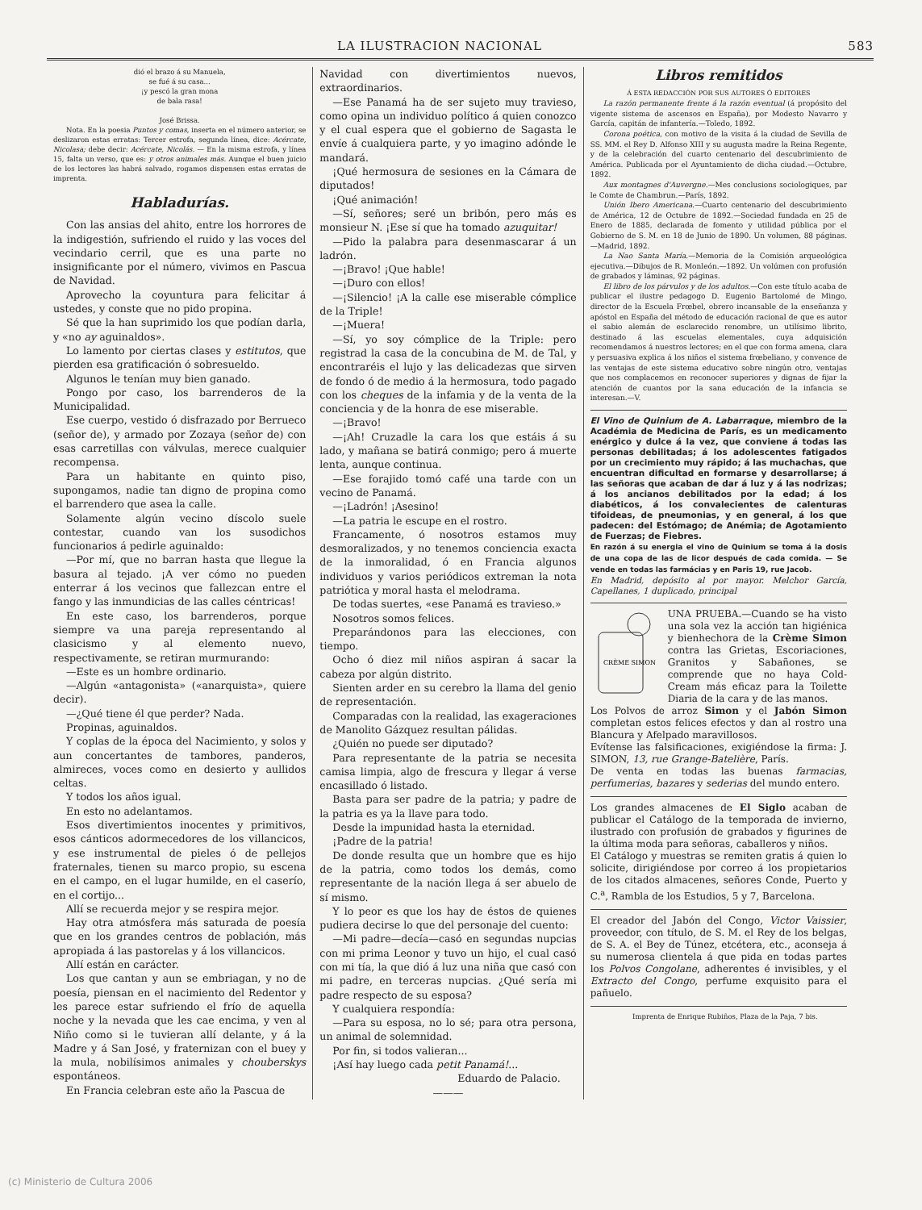LA ILUSTRACION NACIONAL 583
dió el brazo á su Manuela,
se fué á su casa...
¡y pescó la gran mona
de bala rasa!
José Brissa.
Nota. En la poesia Puntos y comas, inserta en el número anterior, se deslizaron estas erratas: Tercer estrofa, segunda línea, dice: Acércate, Nicolasa; debe decir: Acércate, Nicolás. — En la misma estrofa, y línea 15, falta un verso, que es: y otros animales más. Aunque el buen juicio de los lectores las habrá salvado, rogamos dispensen estas erratas de imprenta.
Habladurías.
Con las ansias del ahito, entre los horrores de la indigestión, sufriendo el ruido y las voces del vecindario cerril, que es una parte no insignificante por el número, vivimos en Pascua de Navidad.
Aprovecho la coyuntura para felicitar á ustedes, y conste que no pido propina.
Sé que la han suprimido los que podían darla, y «no ay aguinaldos».
Lo lamento por ciertas clases y estitutos, que pierden esa gratificación ó sobresueldo.
Algunos le tenían muy bien ganado.
Pongo por caso, los barrenderos de la Municipalidad.
Ese cuerpo, vestido ó disfrazado por Berrueco (señor de), y armado por Zozaya (señor de) con esas carretillas con válvulas, merece cualquier recompensa.
Para un habitante en quinto piso, supongamos, nadie tan digno de propina como el barrendero que asea la calle.
Solamente algún vecino díscolo suele contestar, cuando van los susodichos funcionarios á pedirle aguinaldo:
—Por mí, que no barran hasta que llegue la basura al tejado. ¡A ver cómo no pueden enterrar á los vecinos que fallezcan entre el fango y las inmundicias de las calles céntricas!
En este caso, los barrenderos, porque siempre va una pareja representando al clasicismo y al elemento nuevo, respectivamente, se retiran murmurando:
—Este es un hombre ordinario.
—Algún «antagonista» («anarquista», quiere decir).
—¿Qué tiene él que perder? Nada.
Propinas, aguinaldos.
Y coplas de la época del Nacimiento, y solos y aun concertantes de tambores, panderos, almireces, voces como en desierto y aullidos celtas.
Y todos los años igual.
En esto no adelantamos.
Esos divertimientos inocentes y primitivos, esos cánticos adormecedores de los villancicos, y ese instrumental de pieles ó de pellejos fraternales, tienen su marco propio, su escena en el campo, en el lugar humilde, en el caserío, en el cortijo...
Allí se recuerda mejor y se respira mejor.
Hay otra atmósfera más saturada de poesía que en los grandes centros de población, más apropiada á las pastorelas y á los villancicos.
Allí están en carácter.
Los que cantan y aun se embriagan, y no de poesía, piensan en el nacimiento del Redentor y les parece estar sufriendo el frío de aquella noche y la nevada que les cae encima, y ven al Niño como si le tuvieran allí delante, y á la Madre y á San José, y fraternizan con el buey y la mula, nobilísimos animales y chouberskys espontáneos.
En Francia celebran este año la Pascua de
Navidad con divertimientos nuevos, extraordinarios.
—Ese Panamá ha de ser sujeto muy travieso, como opina un individuo político á quien conozco y el cual espera que el gobierno de Sagasta le envíe á cualquiera parte, y yo imagino adónde le mandará.
¡Qué hermosura de sesiones en la Cámara de diputados!
¡Qué animación!
—Sí, señores; seré un bribón, pero más es monsieur N. ¡Ese sí que ha tomado azuquitar!
—Pido la palabra para desenmascarar á un ladrón.
—¡Bravo! ¡Que hable!
—¡Duro con ellos!
—¡Silencio! ¡A la calle ese miserable cómplice de la Triple!
—¡Muera!
—Sí, yo soy cómplice de la Triple: pero registrad la casa de la concubina de M. de Tal, y encontraréis el lujo y las delicadezas que sirven de fondo ó de medio á la hermosura, todo pagado con los cheques de la infamia y de la venta de la conciencia y de la honra de ese miserable.
—¡Bravo!
—¡Ah! Cruzadle la cara los que estáis á su lado, y mañana se batirá conmigo; pero á muerte lenta, aunque continua.
—Ese forajido tomó café una tarde con un vecino de Panamá.
—¡Ladrón! ¡Asesino!
—La patria le escupe en el rostro.
Francamente, ó nosotros estamos muy desmoralizados, y no tenemos conciencia exacta de la inmoralidad, ó en Francia algunos individuos y varios periódicos extreman la nota patriótica y moral hasta el melodrama.
De todas suertes, «ese Panamá es travieso.»
Nosotros somos felices.
Preparándonos para las elecciones, con tiempo.
Ocho ó diez mil niños aspiran á sacar la cabeza por algún distrito.
Sienten arder en su cerebro la llama del genio de representación.
Comparadas con la realidad, las exageraciones de Manolito Gázquez resultan pálidas.
¿Quién no puede ser diputado?
Para representante de la patria se necesita camisa limpia, algo de frescura y llegar á verse encasillado ó listado.
Basta para ser padre de la patria; y padre de la patria es ya la llave para todo.
Desde la impunidad hasta la eternidad.
¡Padre de la patria!
De donde resulta que un hombre que es hijo de la patria, como todos los demás, como representante de la nación llega á ser abuelo de sí mismo.
Y lo peor es que los hay de éstos de quienes pudiera decirse lo que del personaje del cuento:
—Mi padre—decía—casó en segundas nupcias con mi prima Leonor y tuvo un hijo, el cual casó con mi tía, la que dió á luz una niña que casó con mi padre, en terceras nupcias. ¿Qué sería mi padre respecto de su esposa?
Y cualquiera respondía:
—Para su esposa, no lo sé; para otra persona, un animal de solemnidad.
Por fin, si todos valieran...
¡Así hay luego cada petit Panamá!...
Eduardo de Palacio.
———
Libros remitidos
Á ESTA REDACCIÓN POR SUS AUTORES Ó EDITORES
La razón permanente frente á la razón eventual (á propósito del vigente sistema de ascensos en España), por Modesto Navarro y García, capitán de infantería.—Toledo, 1892.
Corona poética, con motivo de la visita á la ciudad de Sevilla de SS. MM. el Rey D. Alfonso XIII y su augusta madre la Reina Regente, y de la celebración del cuarto centenario del descubrimiento de América. Publicada por el Ayuntamiento de dicha ciudad.—Octubre, 1892.
Aux montagnes d'Auvergne.—Mes conclusions sociologiques, par le Comte de Chambrun.—París, 1892.
Unión Ibero Americana.—Cuarto centenario del descubrimiento de América, 12 de Octubre de 1892.—Sociedad fundada en 25 de Enero de 1885, declarada de fomento y utilidad pública por el Gobierno de S. M. en 18 de Junio de 1890. Un volumen, 88 páginas.—Madrid, 1892.
La Nao Santa María.—Memoria de la Comisión arqueológica ejecutiva.—Dibujos de R. Monleón.—1892. Un volúmen con profusión de grabados y láminas, 92 páginas.
El libro de los párvulos y de los adultos.—Con este título acaba de publicar el ilustre pedagogo D. Eugenio Bartolomé de Mingo, director de la Escuela Frœbel, obrero incansable de la enseñanza y apóstol en España del método de educación racional de que es autor el sabio alemán de esclarecido renombre, un utilísimo librito, destinado á las escuelas elementales, cuya adquisición recomendamos á nuestros lectores; en el que con forma amena, clara y persuasiva explica á los niños el sistema frœbeliano, y convence de las ventajas de este sistema educativo sobre ningún otro, ventajas que nos complacemos en reconocer superiores y dignas de fijar la atención de cuantos por la sana educación de la infancia se interesan.—V.
El Vino de Quinium de A. Labarraque, miembro de la Académia de Medicina de París, es un medicamento enérgico y dulce á la vez, que conviene á todas las personas debilitadas; á los adolescentes fatigados por un crecimiento muy rápido; á las muchachas, que encuentran dificultad en formarse y desarrollarse; á las señoras que acaban de dar á luz y á las nodrizas; á los ancianos debilitados por la edad; á los diabéticos, á los convalecientes de calenturas tifoideas, de pneumonias, y en general, á los que padecen: del Estómago; de Anémia; de Agotamiento de Fuerzas; de Fiebres.
En razón á su energia el vino de Quinium se toma á la dosis de una copa de las de licor después de cada comida. — Se vende en todas las farmácias y en Paris 19, rue Jacob.
En Madrid, depósito al por mayor. Melchor García, Capellanes, 1 duplicado, principal
CRÈME SIMON
UNA PRUEBA.—Cuando se ha visto una sola vez la acción tan higiénica y bienhechora de la Crème Simon contra las Grietas, Escoriaciones, Granitos y Sabañones, se comprende que no haya Cold-Cream más eficaz para la Toilette Diaria de la cara y de las manos.
Los Polvos de arroz Simon y el Jabón Simon completan estos felices efectos y dan al rostro una Blancura y Afelpado maravillosos.
Evítense las falsificaciones, exigiéndose la firma: J. SIMON, 13, rue Grange-Batelière, París.
De venta en todas las buenas farmacias, perfumerias, bazares y sederias del mundo entero.
Los grandes almacenes de El Siglo acaban de publicar el Catálogo de la temporada de invierno, ilustrado con profusión de grabados y figurines de la última moda para señoras, caballeros y niños.
El Catálogo y muestras se remiten gratis á quien lo solicite, dirigiéndose por correo á los propietarios de los citados almacenes, señores Conde, Puerto y C.<sup>a</sup>, Rambla de los Estudios, 5 y 7, Barcelona.
El creador del Jabón del Congo, Victor Vaissier, proveedor, con título, de S. M. el Rey de los belgas, de S. A. el Bey de Túnez, etcétera, etc., aconseja á su numerosa clientela á que pida en todas partes los Polvos Congolane, adherentes é invisibles, y el Extracto del Congo, perfume exquisito para el pañuelo.
Imprenta de Enrique Rubiños, Plaza de la Paja, 7 bis.
(c) Ministerio de Cultura 2006